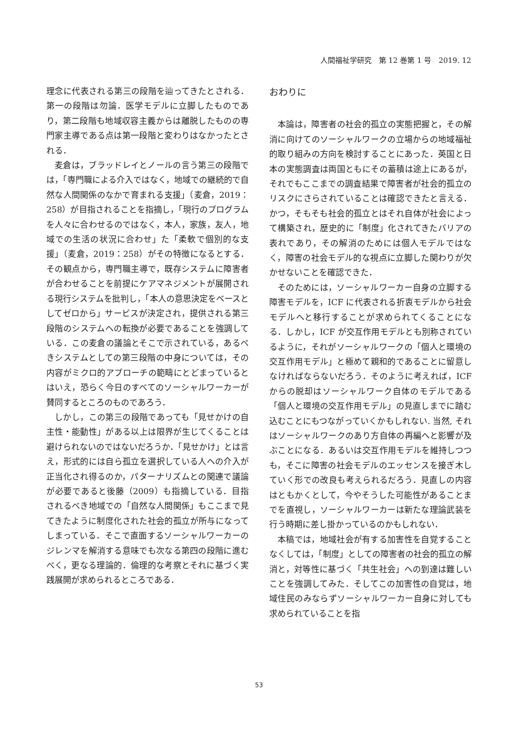人間福祉学研究　第 12 巻第 1 号　2019. 12
理念に代表される第三の段階を辿ってきたとされる．第一の段階は勿論．医学モデルに立脚したものであり，第二段階も地域収容主義からは離脱したものの専門家主導である点は第一段階と変わりはなかったとされる．
麦倉は，ブラッドレイとノールの言う第三の段階では，「専門職による介入ではなく，地域での継続的で自然な人間関係のなかで育まれる支援」（麦倉，2019：258）が目指されることを指摘し，「現行のプログラムを人々に合わせるのではなく，本人，家族，友人，地域での生活の状況に合わせ」た「柔軟で個別的な支援」（麦倉，2019：258）がその特徴になるとする．その観点から，専門職主導で，既存システムに障害者が合わせることを前提にケアマネジメントが展開される現行システムを批判し，「本人の意思決定をベースとしてゼロから」サービスが決定され，提供される第三段階のシステムへの転換が必要であることを強調している．この麦倉の議論とそこで示されている，あるべきシステムとしての第三段階の中身については，その内容がミクロ的アプローチの範疇にとどまっているとはいえ，恐らく今日のすべてのソーシャルワーカーが賛同するところのものであろう．
しかし，この第三の段階であっても「見せかけの自主性・能動性」がある以上は限界が生じてくることは避けられないのではないだろうか．「見せかけ」とは言え，形式的には自ら孤立を選択している人への介入が正当化され得るのか，パターナリズムとの関連で議論が必要であると後藤（2009）も指摘している．目指されるべき地域での「自然な人間関係」もここまで見てきたように制度化された社会的孤立が所与になってしまっている．そこで直面するソーシャルワーカーのジレンマを解消する意味でも次なる第四の段階に進むべく，更なる理論的．倫理的な考察とそれに基づく実践展開が求められるところである．
おわりに
本論は，障害者の社会的孤立の実態把握と，その解消に向けてのソーシャルワークの立場からの地域福祉的取り組みの方向を検討することにあった．英国と日本の実態調査は両国ともにその蓄積は途上にあるが，それでもここまでの調査結果で障害者が社会的孤立のリスクにさらされていることは確認できたと言える．かつ，そもそも社会的孤立とはそれ自体が社会によって構築され，歴史的に「制度」化されてきたバリアの表れであり，その解消のためには個人モデルではなく，障害の社会モデル的な視点に立脚した関わりが欠かせないことを確認できた．
そのためには，ソーシャルワーカー自身の立脚する障害モデルを，ICF に代表される折衷モデルから社会モデルへと移行することが求められてくることになる．しかし，ICF が交互作用モデルとも別称されているように，それがソーシャルワークの「個人と環境の交互作用モデル」と極めて親和的であることに留意しなければならないだろう．そのように考えれば，ICF からの脱却はソーシャルワーク自体のモデルである「個人と環境の交互作用モデル」の見直しまでに踏む込むことにもつながっていくかもしれない. 当然, それはソーシャルワークのあり方自体の再編へと影響が及ぶことになる．あるいは交互作用モデルを維持しつつも，そこに障害の社会モデルのエッセンスを接ぎ木していく形での改良も考えられるだろう．見直しの内容はともかくとして，今やそうした可能性があることまでを直視し，ソーシャルワーカーは新たな理論武装を行う時期に差し掛かっているのかもしれない．
本稿では，地域社会が有する加害性を自覚することなくしては，「制度」としての障害者の社会的孤立の解消と，対等性に基づく「共生社会」への到達は難しいことを強調してみた．そしてこの加害性の自覚は，地域住民のみならずソーシャルワーカー自身に対しても求められていることを指
53